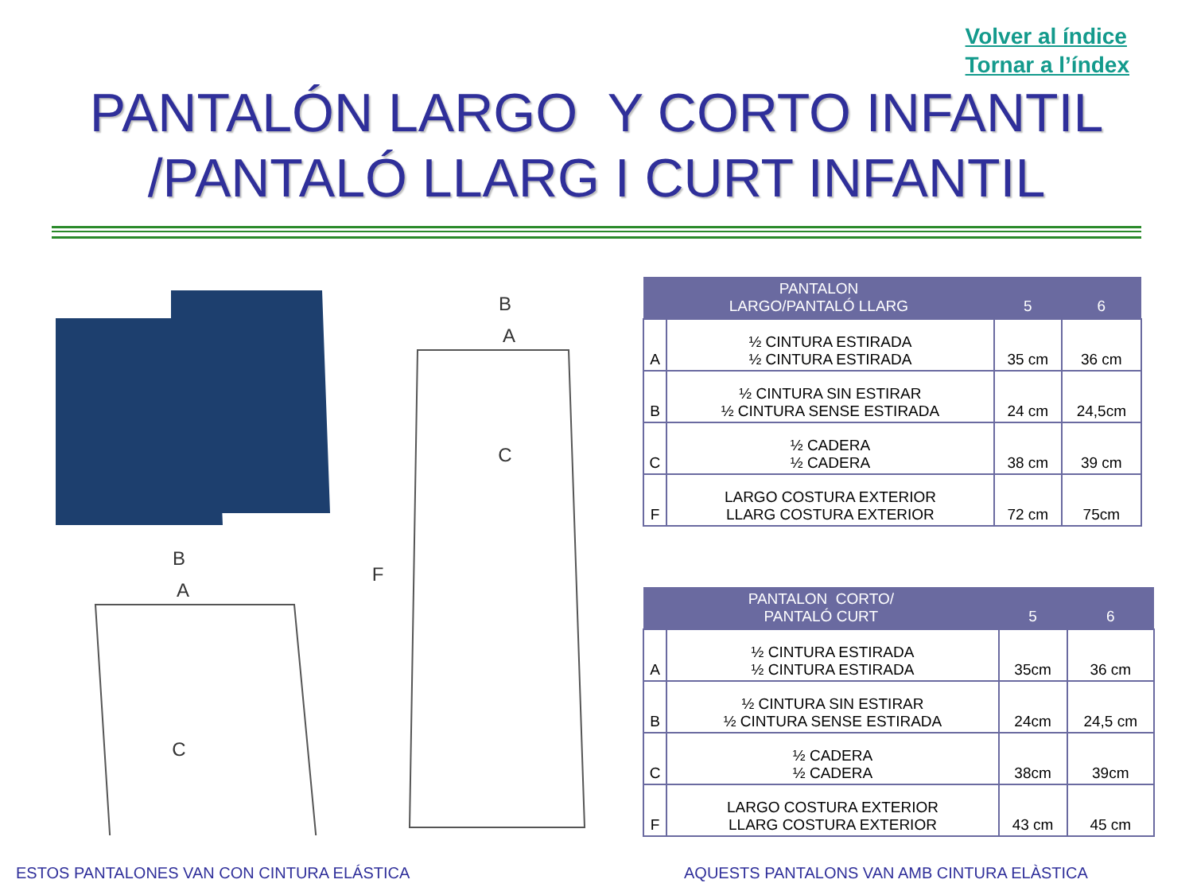Volver al índice
Tornar a l’índex
PANTALÓN LARGO Y CORTO INFANTIL
/PANTALÓ LLARG I CURT INFANTIL
B
A
C
B
A
C
F
| PANTALON LARGO/PANTALÓ LLARG | | 5 | 6 |
| --- | --- | --- | --- |
| A | ½ CINTURA ESTIRADA ½ CINTURA ESTIRADA | 35 cm | 36 cm |
| B | ½ CINTURA SIN ESTIRAR ½ CINTURA SENSE ESTIRADA | 24 cm | 24,5cm |
| C | ½ CADERA ½ CADERA | 38 cm | 39 cm |
| F | LARGO COSTURA EXTERIOR LLARG COSTURA EXTERIOR | 72 cm | 75cm |
| PANTALON CORTO/ PANTALÓ CURT | | 5 | 6 |
| --- | --- | --- | --- |
| A | ½ CINTURA ESTIRADA ½ CINTURA ESTIRADA | 35cm | 36 cm |
| B | ½ CINTURA SIN ESTIRAR ½ CINTURA SENSE ESTIRADA | 24cm | 24,5 cm |
| C | ½ CADERA ½ CADERA | 38cm | 39cm |
| F | LARGO COSTURA EXTERIOR LLARG COSTURA EXTERIOR | 43 cm | 45 cm |
ESTOS PANTALONES VAN CON CINTURA ELÁSTICA
AQUESTS PANTALONS VAN AMB CINTURA ELÀSTICA